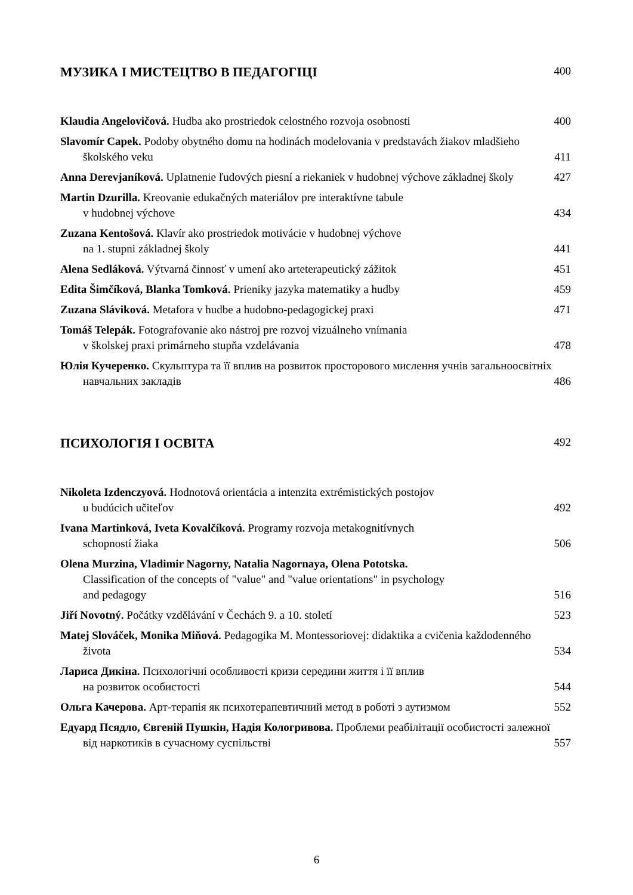МУЗИКА І МИСТЕЦТВО В ПЕДАГОГІЦІ 400
Klaudia Angelovičová. Hudba ako prostriedok celostného rozvoja osobnosti
400
Slavomír Capek. Podoby obytného domu na hodinách modelovania v predstavách žiakov mladšieho školského veku
411
Anna Derevjaníková. Uplatnenie ľudových piesní a riekaniek v hudobnej výchove základnej školy
427
Martin Dzurilla. Kreovanie edukačných materiálov pre interaktívne tabule
v hudobnej výchove
434
Zuzana Kentošová. Klavír ako prostriedok motivácie v hudobnej výchove
na 1. stupni základnej školy
441
Alena Sedláková. Výtvarná činnosť v umení ako arteterapeutický zážitok
451
Edita Šimčíková, Blanka Tomková. Prieniky jazyka matematiky a hudby
459
Zuzana Sláviková. Metafora v hudbe a hudobno-pedagogickej praxi
471
Tomáš Telepák. Fotografovanie ako nástroj pre rozvoj vizuálneho vnímania
v školskej praxi primárneho stupňa vzdelávania
478
Юлія Кучеренко. Скульптура та її вплив на розвиток просторового мислення учнів загальноосвітніх навчальних закладів
486
ПСИХОЛОГІЯ І ОСВІТА 492
Nikoleta Izdenczyová. Hodnotová orientácia a intenzita extrémistických postojov
u budúcich učiteľov
492
Ivana Martinková, Iveta Kovalčíková. Programy rozvoja metakognitívnych
schopností žiaka
506
Olena Murzina, Vladimir Nagorny, Natalia Nagornaya, Olena Pototska.
Classification of the concepts of "value" and "value orientations" in psychology
and pedagogy
516
Jiří Novotný. Počátky vzdělávání v Čechách 9. a 10. století
523
Matej Slováček, Monika Miňová. Pedagogika M. Montessoriovej: didaktika a cvičenia každodenného života
534
Лариса Дикіна. Психологічні особливості кризи середини життя і її вплив
на розвиток особистості
544
Ольга Качерова. Арт-терапія як психотерапевтичний метод в роботі з аутизмом
552
Едуард Псядло, Євгеній Пушкін, Надія Кологривова. Проблеми реабілітації особистості залежної від наркотиків в сучасному суспільстві
557
6